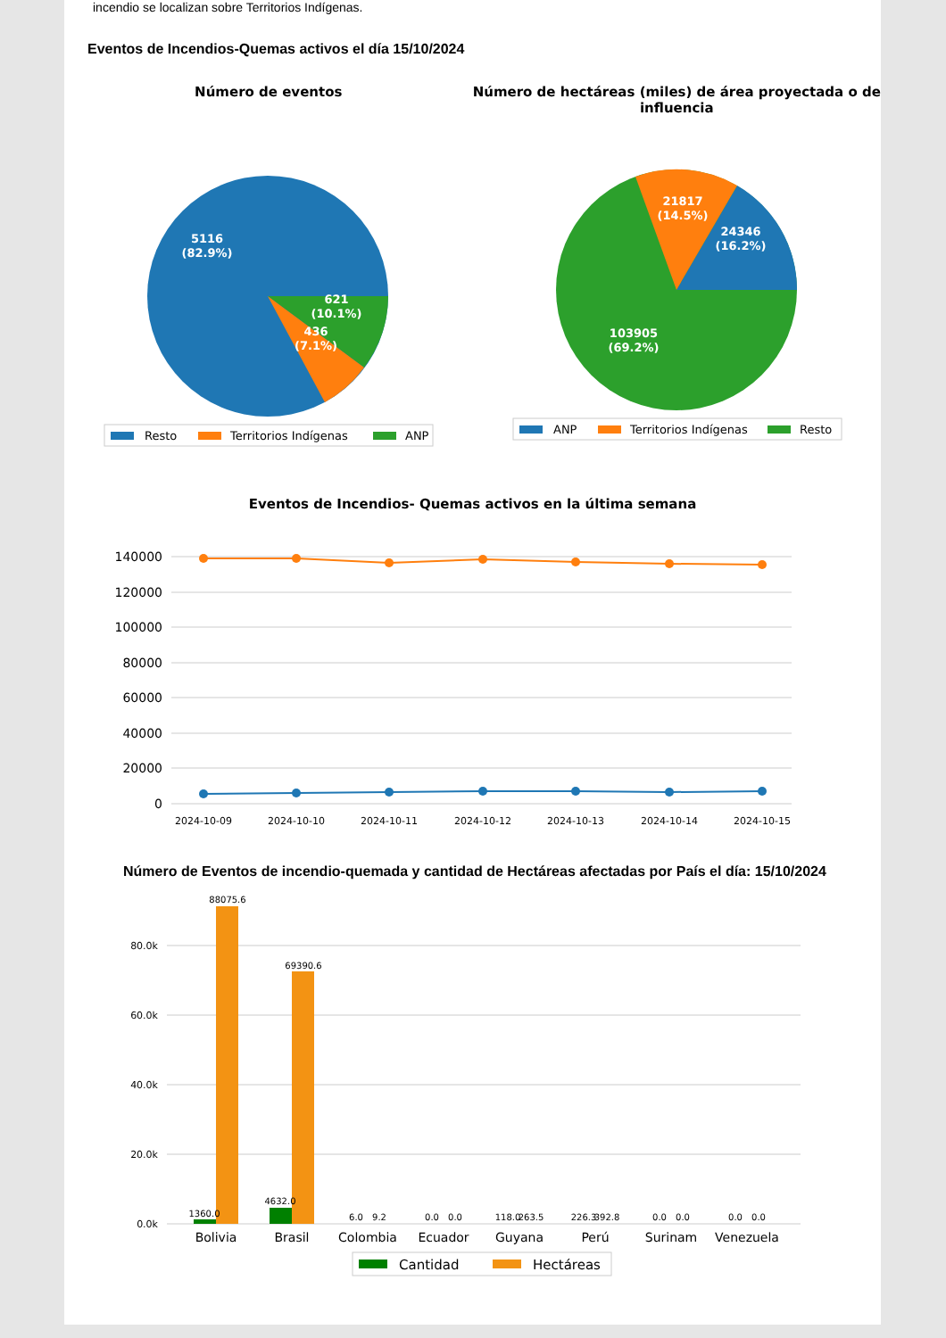incendio se localizan sobre Territorios Indígenas.
Eventos de Incendios-Quemas activos el día 15/10/2024
Número de eventos
5116
(82.9%)
621
(10.1%)
436
(7.1%)
Resto
Territorios Indígenas
ANP
Número de hectáreas (miles) de área proyectada o de influencia
21817
(14.5%)
24346
(16.2%)
103905
(69.2%)
ANP
Territorios Indígenas
Resto
Eventos de Incendios- Quemas activos en la última semana
140000
120000
100000
80000
60000
40000
20000
0
2024-10-09
2024-10-10
2024-10-11
2024-10-12
2024-10-13
2024-10-14
2024-10-15
Número de Eventos de incendio-quemada y cantidad de Hectáreas afectadas por País el día: 15/10/2024
80.0k
60.0k
40.0k
20.0k
0.0k
1360.0
88075.6
4632.0
69390.6
6.0
9.2
0.0
0.0
118.0
263.5
226.3
392.8
0.0
0.0
0.0
0.0
Bolivia
Brasil
Colombia
Ecuador
Guyana
Perú
Surinam
Venezuela
Cantidad
Hectáreas